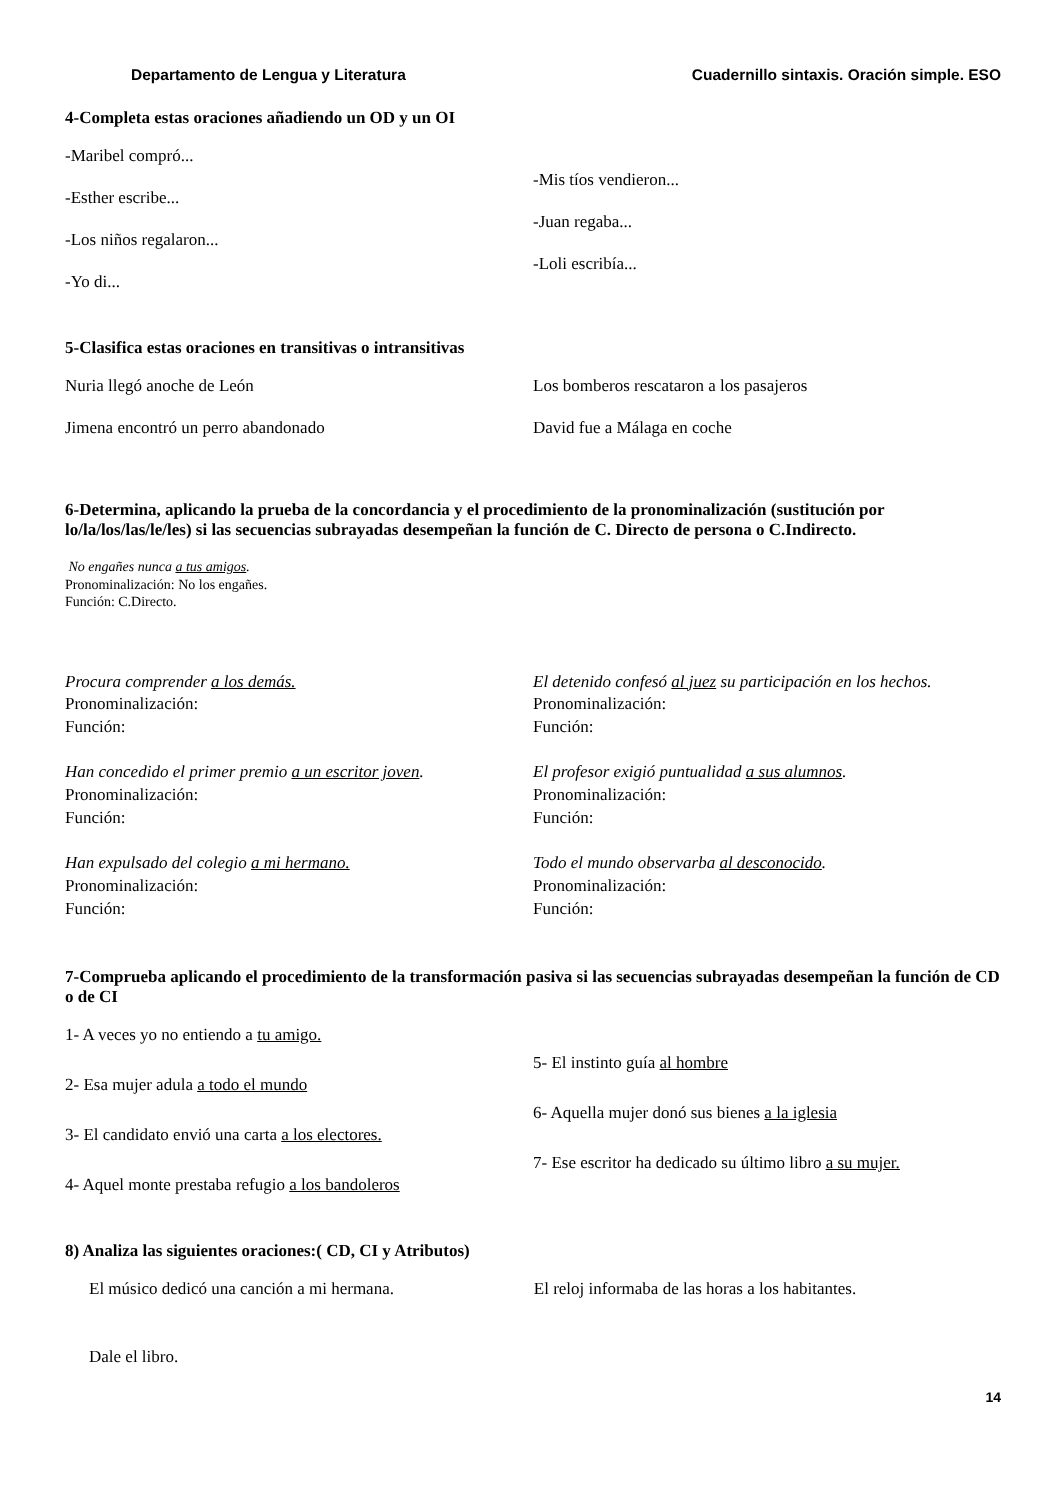Departamento de Lengua y Literatura Cuadernillo sintaxis. Oración simple. ESO
4-Completa estas oraciones añadiendo un OD y un OI
-Maribel compró...
-Esther escribe...
-Los niños regalaron...
-Yo di...
-Mis tíos vendieron...
-Juan regaba...
-Loli escribía...
5-Clasifica estas oraciones en transitivas o intransitivas
Nuria llegó anoche de León
Jimena encontró un perro abandonado
Los bomberos rescataron a los pasajeros
David fue a Málaga en coche
6-Determina, aplicando la prueba de la concordancia y el procedimiento de la pronominalización (sustitución por lo/la/los/las/le/les) si las secuencias subrayadas desempeñan la función de C. Directo de persona o C.Indirecto.
No engañes nunca a tus amigos.
Pronominalización: No los engañes.
Función: C.Directo.
Procura comprender a los demás.
Pronominalización:
Función:
Han concedido el primer premio a un escritor joven.
Pronominalización:
Función:
Han expulsado del colegio a mi hermano.
Pronominalización:
Función:
El detenido confesó al juez su participación en los hechos.
Pronominalización:
Función:
El profesor exigió puntualidad a sus alumnos.
Pronominalización:
Función:
Todo el mundo observarba al desconocido.
Pronominalización:
Función:
7-Comprueba aplicando el procedimiento de la transformación pasiva si las secuencias subrayadas desempeñan la función de CD o de CI
1- A veces yo no entiendo a tu amigo.
2- Esa mujer adula a todo el mundo
3- El candidato envió una carta a los electores.
4- Aquel monte prestaba refugio a los bandoleros
5- El instinto guía al hombre
6- Aquella mujer donó sus bienes a la iglesia
7- Ese escritor ha dedicado su último libro a su mujer.
8) Analiza las siguientes oraciones:( CD, CI y Atributos)
El músico dedicó una canción a mi hermana.
Dale el libro.
El reloj informaba de las horas a los habitantes.
14